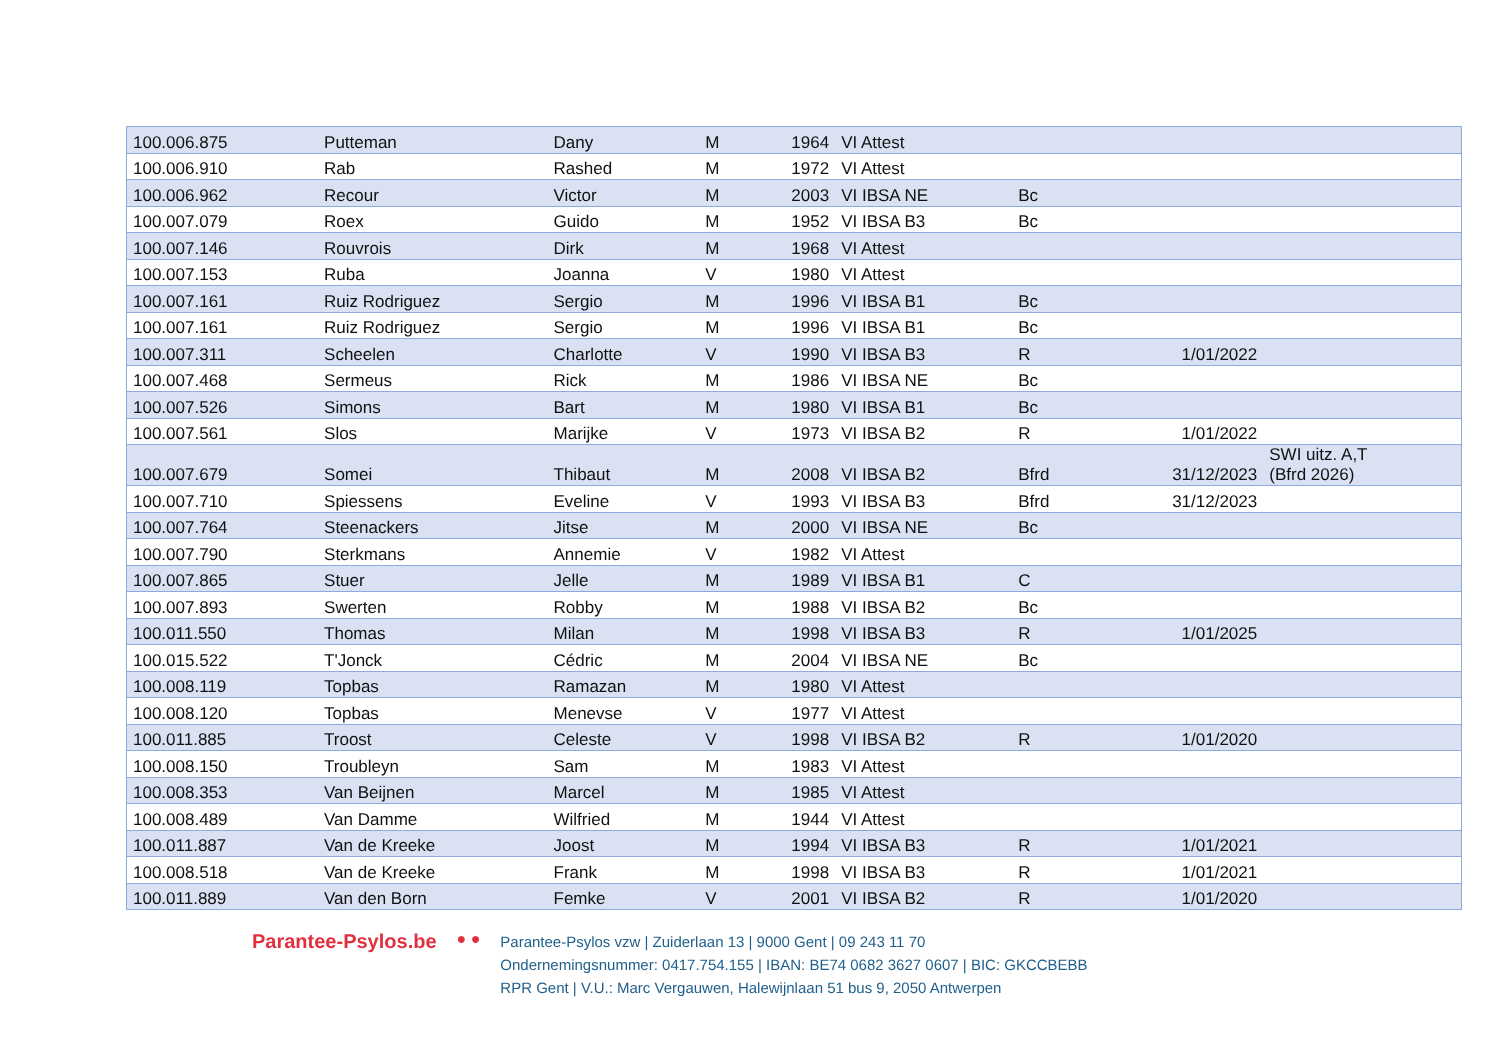| 100.006.875 | Putteman | Dany | M | 1964 | VI Attest | | | |
| 100.006.910 | Rab | Rashed | M | 1972 | VI Attest | | | |
| 100.006.962 | Recour | Victor | M | 2003 | VI IBSA NE | Bc | | |
| 100.007.079 | Roex | Guido | M | 1952 | VI IBSA B3 | Bc | | |
| 100.007.146 | Rouvrois | Dirk | M | 1968 | VI Attest | | | |
| 100.007.153 | Ruba | Joanna | V | 1980 | VI Attest | | | |
| 100.007.161 | Ruiz Rodriguez | Sergio | M | 1996 | VI IBSA B1 | Bc | | |
| 100.007.161 | Ruiz Rodriguez | Sergio | M | 1996 | VI IBSA B1 | Bc | | |
| 100.007.311 | Scheelen | Charlotte | V | 1990 | VI IBSA B3 | R | 1/01/2022 | |
| 100.007.468 | Sermeus | Rick | M | 1986 | VI IBSA NE | Bc | | |
| 100.007.526 | Simons | Bart | M | 1980 | VI IBSA B1 | Bc | | |
| 100.007.561 | Slos | Marijke | V | 1973 | VI IBSA B2 | R | 1/01/2022 | |
| 100.007.679 | Somei | Thibaut | M | 2008 | VI IBSA B2 | Bfrd | 31/12/2023 | SWI uitz. A,T (Bfrd 2026) |
| 100.007.710 | Spiessens | Eveline | V | 1993 | VI IBSA B3 | Bfrd | 31/12/2023 | |
| 100.007.764 | Steenackers | Jitse | M | 2000 | VI IBSA NE | Bc | | |
| 100.007.790 | Sterkmans | Annemie | V | 1982 | VI Attest | | | |
| 100.007.865 | Stuer | Jelle | M | 1989 | VI IBSA B1 | C | | |
| 100.007.893 | Swerten | Robby | M | 1988 | VI IBSA B2 | Bc | | |
| 100.011.550 | Thomas | Milan | M | 1998 | VI IBSA B3 | R | 1/01/2025 | |
| 100.015.522 | T'Jonck | Cédric | M | 2004 | VI IBSA NE | Bc | | |
| 100.008.119 | Topbas | Ramazan | M | 1980 | VI Attest | | | |
| 100.008.120 | Topbas | Menevse | V | 1977 | VI Attest | | | |
| 100.011.885 | Troost | Celeste | V | 1998 | VI IBSA B2 | R | 1/01/2020 | |
| 100.008.150 | Troubleyn | Sam | M | 1983 | VI Attest | | | |
| 100.008.353 | Van Beijnen | Marcel | M | 1985 | VI Attest | | | |
| 100.008.489 | Van Damme | Wilfried | M | 1944 | VI Attest | | | |
| 100.011.887 | Van de Kreeke | Joost | M | 1994 | VI IBSA B3 | R | 1/01/2021 | |
| 100.008.518 | Van de Kreeke | Frank | M | 1998 | VI IBSA B3 | R | 1/01/2021 | |
| 100.011.889 | Van den Born | Femke | V | 2001 | VI IBSA B2 | R | 1/01/2020 | |
Parantee-Psylos.be
● ●
Parantee-Psylos vzw | Zuiderlaan 13 | 9000 Gent | 09 243 11 70
Ondernemingsnummer: 0417.754.155 | IBAN: BE74 0682 3627 0607 | BIC: GKCCBEBB
RPR Gent | V.U.: Marc Vergauwen, Halewijnlaan 51 bus 9, 2050 Antwerpen